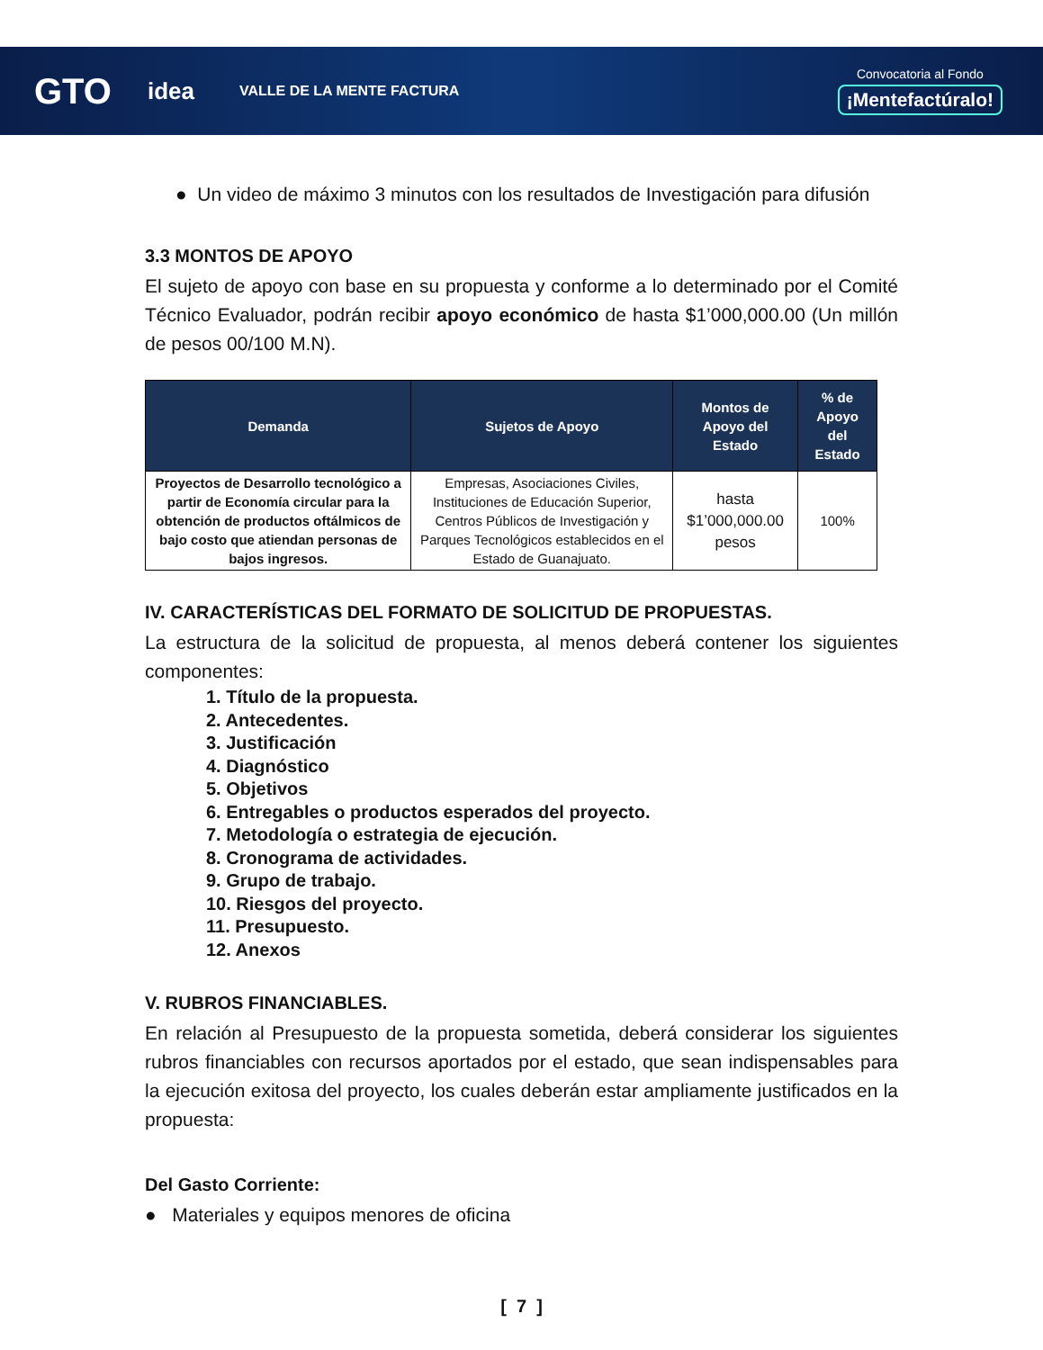GTO idea VALLE DE LA MENTE FACTURA Convocatoria al Fondo
¡Mentefactúralo!
● Un video de máximo 3 minutos con los resultados de Investigación para difusión
3.3 MONTOS DE APOYO
El sujeto de apoyo con base en su propuesta y conforme a lo determinado por el Comité Técnico Evaluador, podrán recibir apoyo económico de hasta $1’000,000.00 (Un millón de pesos 00/100 M.N).
| Demanda | Sujetos de Apoyo | Montos de Apoyo del Estado | % de Apoyo del Estado |
| --- | --- | --- | --- |
| Proyectos de Desarrollo tecnológico a partir de Economía circular para la obtención de productos oftálmicos de bajo costo que atiendan personas de bajos ingresos. | Empresas, Asociaciones Civiles, Instituciones de Educación Superior, Centros Públicos de Investigación y Parques Tecnológicos establecidos en el Estado de Guanajuato. | hasta $1’000,000.00 pesos | 100% |
IV. CARACTERÍSTICAS DEL FORMATO DE SOLICITUD DE PROPUESTAS.
La estructura de la solicitud de propuesta, al menos deberá contener los siguientes componentes:
1. Título de la propuesta.
2. Antecedentes.
3. Justificación
4. Diagnóstico
5. Objetivos
6. Entregables o productos esperados del proyecto.
7. Metodología o estrategia de ejecución.
8. Cronograma de actividades.
9. Grupo de trabajo.
10. Riesgos del proyecto.
11. Presupuesto.
12. Anexos
V. RUBROS FINANCIABLES.
En relación al Presupuesto de la propuesta sometida, deberá considerar los siguientes rubros financiables con recursos aportados por el estado, que sean indispensables para la ejecución exitosa del proyecto, los cuales deberán estar ampliamente justificados en la propuesta:
Del Gasto Corriente:
● Materiales y equipos menores de oficina
[ 7 ]